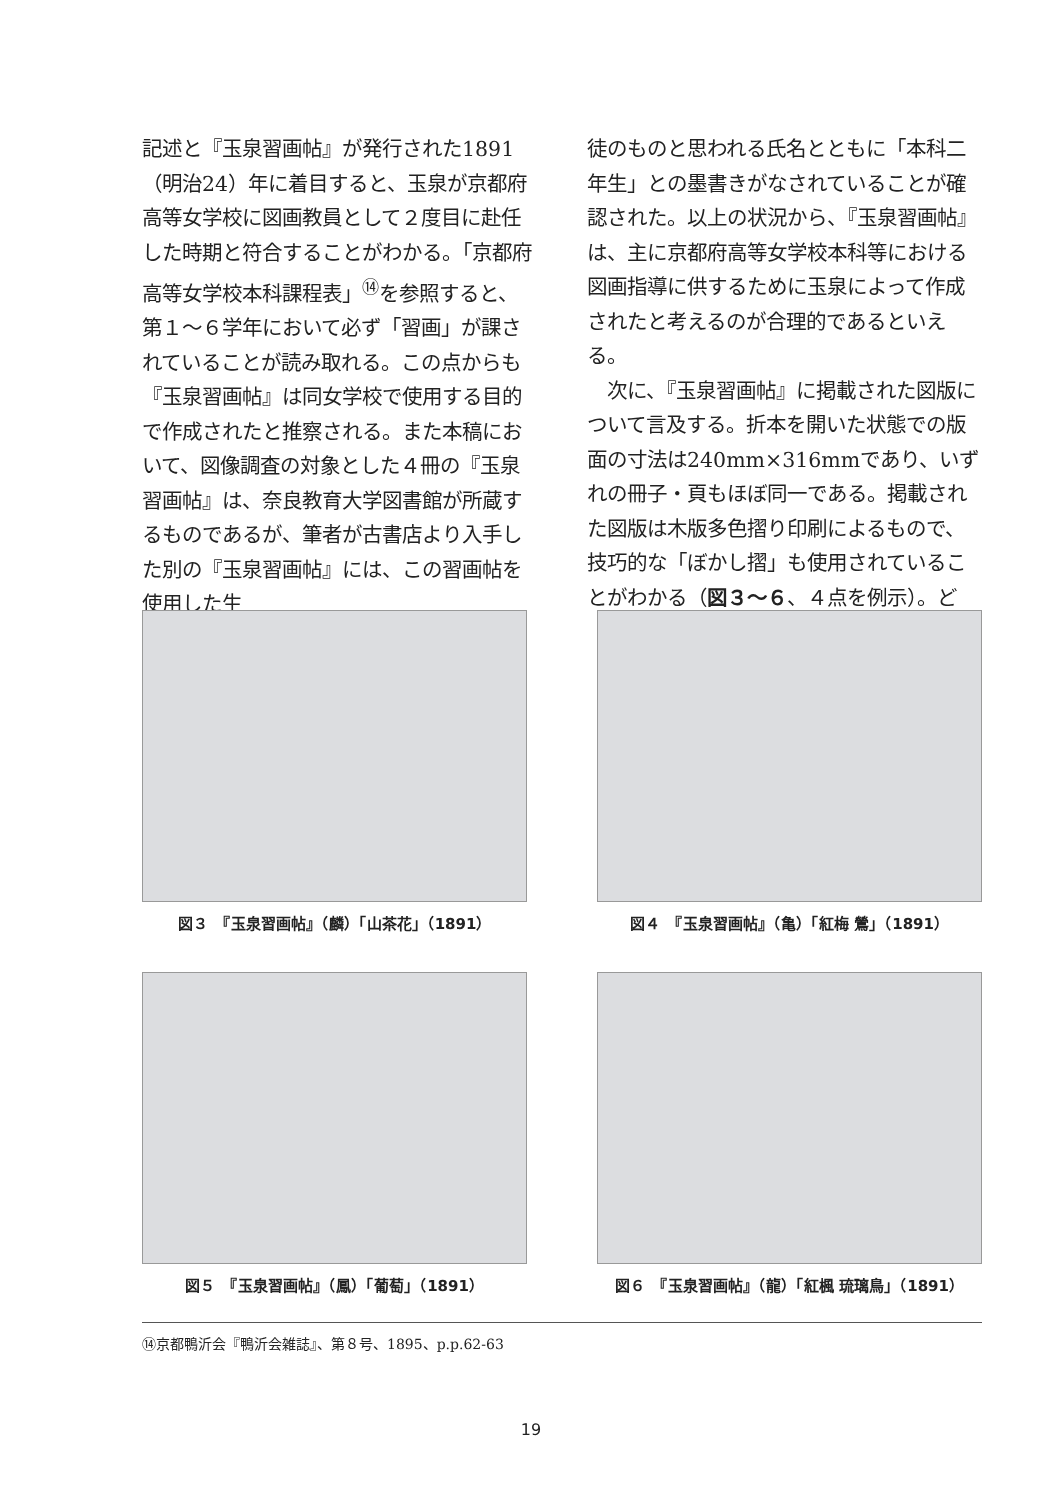記述と『玉泉習画帖』が発行された1891（明治24）年に着目すると、玉泉が京都府高等女学校に図画教員として２度目に赴任した時期と符合することがわかる。「京都府高等女学校本科課程表」<sup>⑭</sup>を参照すると、第１～６学年において必ず「習画」が課されていることが読み取れる。この点からも『玉泉習画帖』は同女学校で使用する目的で作成されたと推察される。また本稿において、図像調査の対象とした４冊の『玉泉習画帖』は、奈良教育大学図書館が所蔵するものであるが、筆者が古書店より入手した別の『玉泉習画帖』には、この習画帖を使用した生
徒のものと思われる氏名とともに「本科二年生」との墨書きがなされていることが確認された。以上の状況から、『玉泉習画帖』は、主に京都府高等女学校本科等における図画指導に供するために玉泉によって作成されたと考えるのが合理的であるといえる。
　次に、『玉泉習画帖』に掲載された図版について言及する。折本を開いた状態での版面の寸法は240mm×316mmであり、いずれの冊子・頁もほぼ同一である。掲載された図版は木版多色摺り印刷によるもので、技巧的な「ぼかし摺」も使用されていることがわかる（図３～６、４点を例示）。ど
図３　『玉泉習画帖』（麟）「山茶花」（1891）
図４　『玉泉習画帖』（亀）「紅梅 鶯」（1891）
図５　『玉泉習画帖』（鳳）「葡萄」（1891）
図６　『玉泉習画帖』（龍）「紅楓 琉璃鳥」（1891）
⑭京都鴨沂会『鴨沂会雑誌』、第８号、1895、p.p.62-63
19